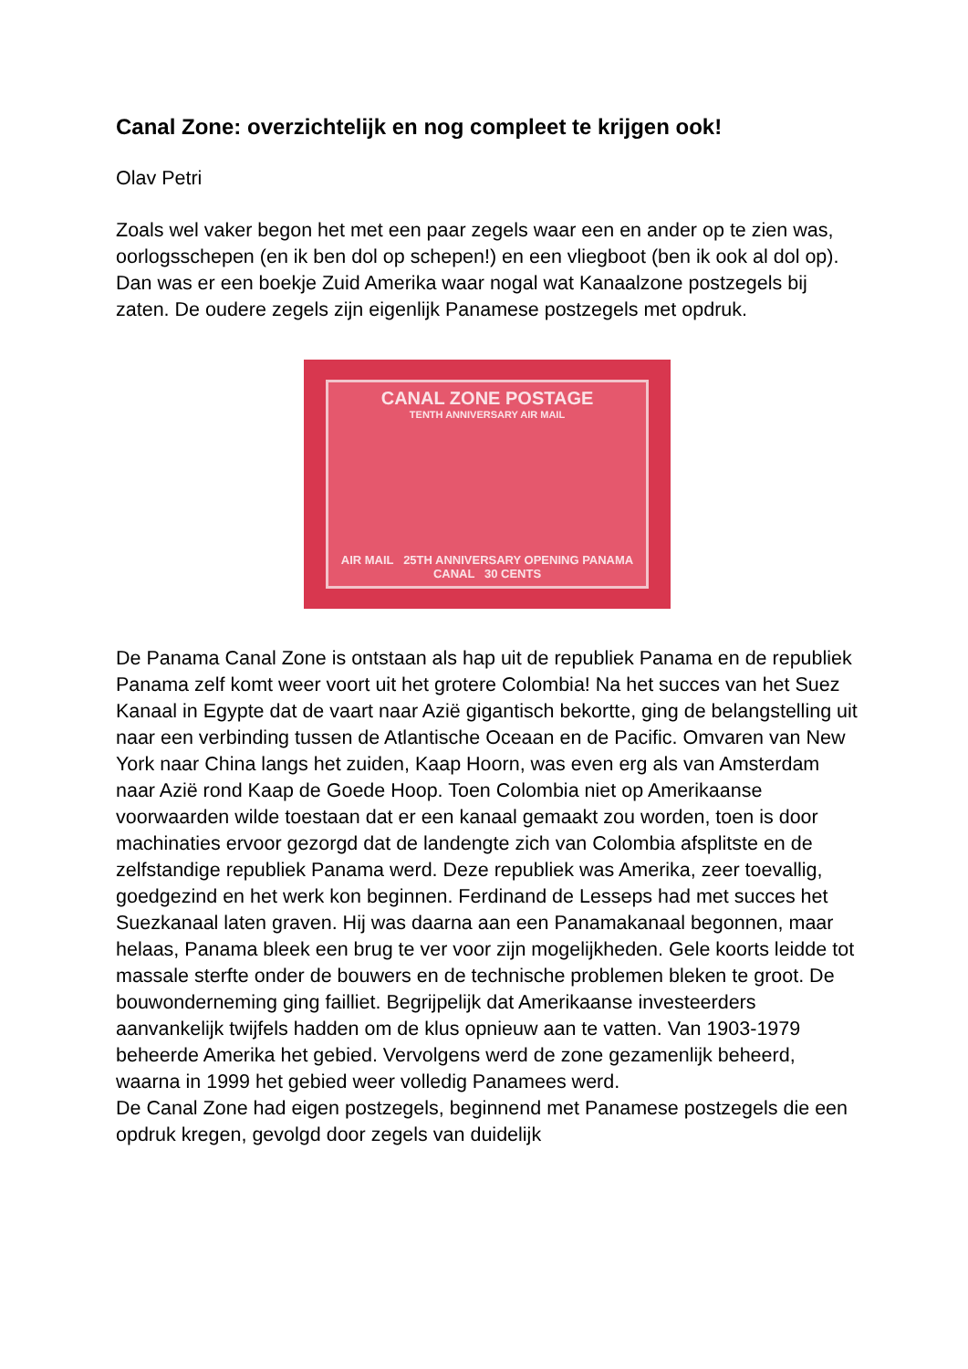Canal Zone: overzichtelijk en nog compleet te krijgen ook!
Olav Petri
Zoals wel vaker begon het met een paar zegels waar een en ander op te zien was, oorlogsschepen (en ik ben dol op schepen!) en een vliegboot (ben ik ook al dol op). Dan was er een boekje Zuid Amerika waar nogal wat Kanaalzone postzegels bij zaten. De oudere zegels zijn eigenlijk Panamese postzegels met opdruk.
CANAL ZONE POSTAGE
TENTH ANNIVERSARY AIR MAIL
AIR MAIL 25TH ANNIVERSARY OPENING PANAMA CANAL 30 CENTS
De Panama Canal Zone is ontstaan als hap uit de republiek Panama en de republiek Panama zelf komt weer voort uit het grotere Colombia! Na het succes van het Suez Kanaal in Egypte dat de vaart naar Azië gigantisch bekortte, ging de belangstelling uit naar een verbinding tussen de Atlantische Oceaan en de Pacific. Omvaren van New York naar China langs het zuiden, Kaap Hoorn, was even erg als van Amsterdam naar Azië rond Kaap de Goede Hoop. Toen Colombia niet op Amerikaanse voorwaarden wilde toestaan dat er een kanaal gemaakt zou worden, toen is door machinaties ervoor gezorgd dat de landengte zich van Colombia afsplitste en de zelfstandige republiek Panama werd. Deze republiek was Amerika, zeer toevallig, goedgezind en het werk kon beginnen. Ferdinand de Lesseps had met succes het Suezkanaal laten graven. Hij was daarna aan een Panamakanaal begonnen, maar helaas, Panama bleek een brug te ver voor zijn mogelijkheden. Gele koorts leidde tot massale sterfte onder de bouwers en de technische problemen bleken te groot. De bouwonderneming ging failliet. Begrijpelijk dat Amerikaanse investeerders aanvankelijk twijfels hadden om de klus opnieuw aan te vatten. Van 1903-1979 beheerde Amerika het gebied. Vervolgens werd de zone gezamenlijk beheerd, waarna in 1999 het gebied weer volledig Panamees werd.
De Canal Zone had eigen postzegels, beginnend met Panamese postzegels die een opdruk kregen, gevolgd door zegels van duidelijk